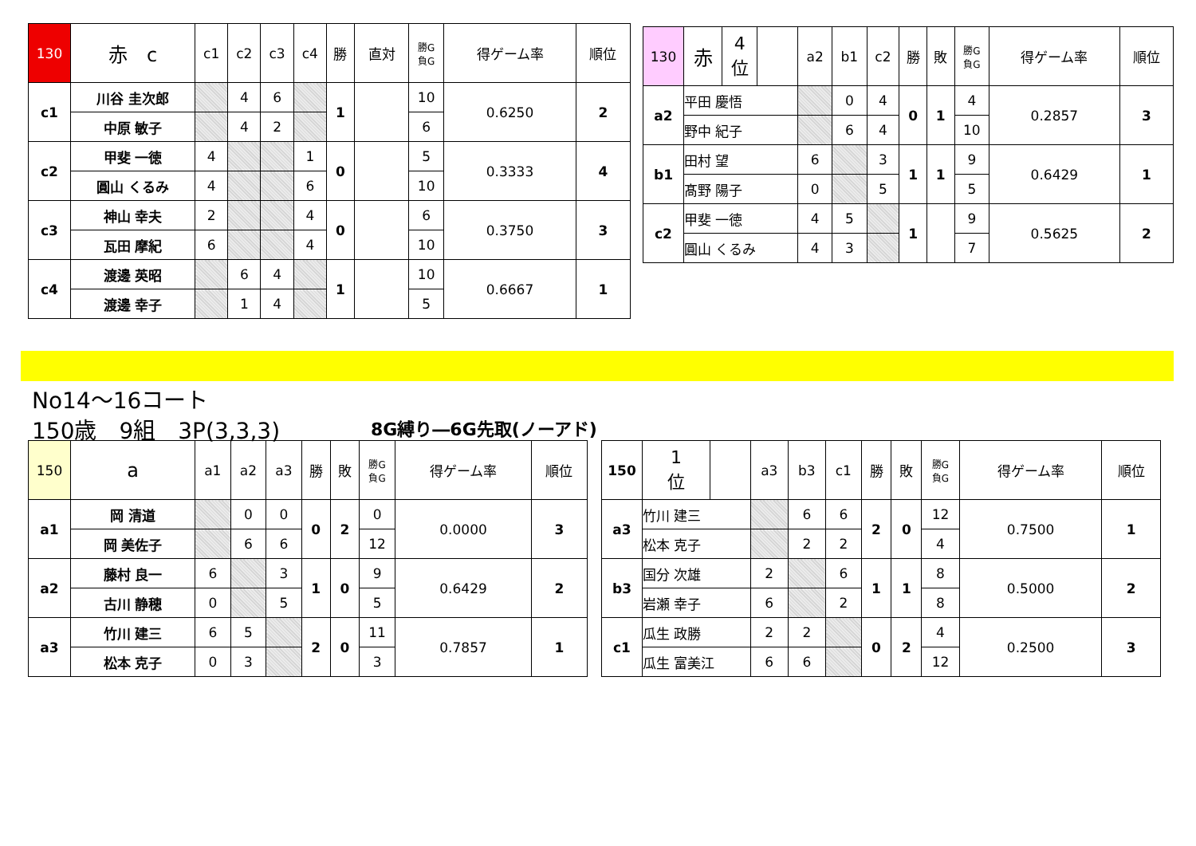| 130 | 赤 c | c1 | c2 | c3 | c4 | 勝 | 直対 | 勝G 負G | 得ゲーム率 | 順位 |
| --- | --- | --- | --- | --- | --- | --- | --- | --- | --- | --- |
| c1 | 川谷 圭次郎 | | 4 | 6 | | 1 | | 10 | 0.6250 | 2 |
| | 中原 敏子 | | 4 | 2 | | | | 6 | | |
| c2 | 甲斐 一徳 | 4 | | | 1 | 0 | | 5 | 0.3333 | 4 |
| | 圓山 くるみ | 4 | | | 6 | | | 10 | | |
| c3 | 神山 幸夫 | 2 | | | 4 | 0 | | 6 | 0.3750 | 3 |
| | 瓦田 摩紀 | 6 | | | 4 | | | 10 | | |
| c4 | 渡邊 英昭 | | 6 | 4 | | 1 | | 10 | 0.6667 | 1 |
| | 渡邊 幸子 | | 1 | 4 | | | | 5 | | |
| 130 | 赤 | 4 位 | | a2 | b1 | c2 | 勝 | 敗 | 勝G 負G | 得ゲーム率 | 順位 |
| --- | --- | --- | --- | --- | --- | --- | --- | --- | --- | --- | --- |
| a2 | 平田 慶悟 | | | | 0 | 4 | 0 | 1 | 4 | 0.2857 | 3 |
| | 野中 紀子 | | | | 6 | 4 | | | 10 | | |
| b1 | 田村 望 | | | 6 | | 3 | 1 | 1 | 9 | 0.6429 | 1 |
| | 髙野 陽子 | | | 0 | | 5 | | | 5 | | |
| c2 | 甲斐 一徳 | | | 4 | 5 | | 1 | | 9 | 0.5625 | 2 |
| | 圓山 くるみ | | | 4 | 3 | | | | 7 | | |
No14～16コート
150歳　9組　3P(3,3,3) 8G縛り―6G先取(ノーアド)
| 150 | a | a1 | a2 | a3 | 勝 | 敗 | 勝G 負G | 得ゲーム率 | 順位 |
| --- | --- | --- | --- | --- | --- | --- | --- | --- | --- |
| a1 | 岡 清道 | | 0 | 0 | 0 | 2 | 0 | 0.0000 | 3 |
| | 岡 美佐子 | | 6 | 6 | | | 12 | | |
| a2 | 藤村 良一 | 6 | | 3 | 1 | 0 | 9 | 0.6429 | 2 |
| | 古川 静穂 | 0 | | 5 | | | 5 | | |
| a3 | 竹川 建三 | 6 | 5 | | 2 | 0 | 11 | 0.7857 | 1 |
| | 松本 克子 | 0 | 3 | | | | 3 | | |
| 150 | 1 位 | | a3 | b3 | c1 | 勝 | 敗 | 勝G 負G | 得ゲーム率 | 順位 |
| --- | --- | --- | --- | --- | --- | --- | --- | --- | --- | --- |
| a3 | 竹川 建三 | | | 6 | 6 | 2 | 0 | 12 | 0.7500 | 1 |
| | 松本 克子 | | | 2 | 2 | | | 4 | | |
| b3 | 国分 次雄 | | 2 | | 6 | 1 | 1 | 8 | 0.5000 | 2 |
| | 岩瀬 幸子 | | 6 | | 2 | | | 8 | | |
| c1 | 瓜生 政勝 | | 2 | 2 | | 0 | 2 | 4 | 0.2500 | 3 |
| | 瓜生 富美江 | | 6 | 6 | | | | 12 | | |